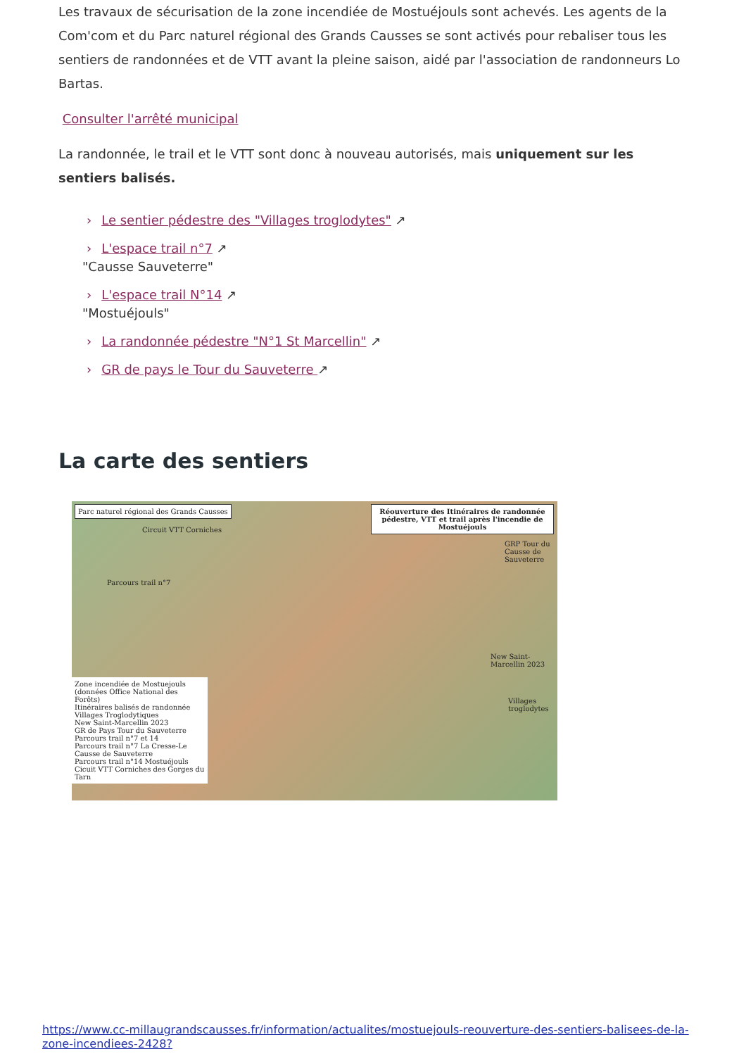Les travaux de sécurisation de la zone incendiée de Mostuéjouls sont achevés. Les agents de la Com'com et du Parc naturel régional des Grands Causses se sont activés pour rebaliser tous les sentiers de randonnées et de VTT avant la pleine saison, aidé par l'association de randonneurs Lo Bartas.
Consulter l'arrêté municipal
La randonnée, le trail et le VTT sont donc à nouveau autorisés, mais uniquement sur les sentiers balisés.
› Le sentier pédestre des "Villages troglodytes" ↗
› L'espace trail n°7 ↗
"Causse Sauveterre"
› L'espace trail N°14 ↗
"Mostuéjouls"
› La randonnée pédestre "N°1 St Marcellin" ↗
› GR de pays le Tour du Sauveterre ↗
La carte des sentiers
Parc naturel régional des Grands Causses
Réouverture des Itinéraires de randonnée pédestre, VTT et trail après l'incendie de Mostuéjouls
Circuit VTT Corniches
Parcours trail n°7
GRP Tour du Causse de Sauveterre
New Saint-Marcellin 2023
Villages troglodytes
Zone incendiée de Mostuejouls (données Office National des Forêts)
Itinéraires balisés de randonnée
Villages Troglodytiques
New Saint-Marcellin 2023
GR de Pays Tour du Sauveterre
Parcours trail n°7 et 14
Parcours trail n°7 La Cresse-Le Causse de Sauveterre
Parcours trail n°14 Mostuéjouls
Cicuit VTT Corniches des Gorges du Tarn
https://www.cc-millaugrandscausses.fr/information/actualites/mostuejouls-reouverture-des-sentiers-balisees-de-la-zone-incendiees-2428?